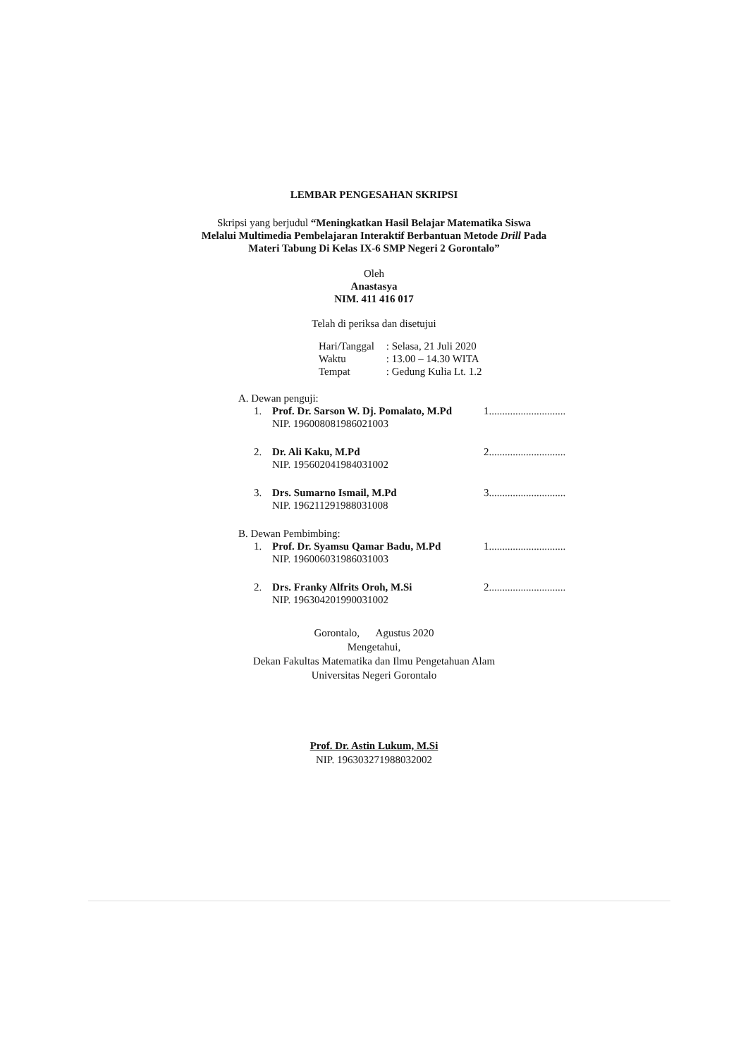LEMBAR PENGESAHAN SKRIPSI
Skripsi yang berjudul “Meningkatkan Hasil Belajar Matematika Siswa
Melalui Multimedia Pembelajaran Interaktif Berbantuan Metode Drill Pada
Materi Tabung Di Kelas IX-6 SMP Negeri 2 Gorontalo”
Oleh
Anastasya
NIM. 411 416 017
Telah di periksa dan disetujui
Hari/Tanggal : Selasa, 21 Juli 2020
Waktu : 13.00 – 14.30 WITA
Tempat : Gedung Kulia Lt. 1.2
A. Dewan penguji:
1. Prof. Dr. Sarson W. Dj. Pomalato, M.Pd
NIP. 196008081986021003
1.............................
2. Dr. Ali Kaku, M.Pd
NIP. 195602041984031002
2.............................
3. Drs. Sumarno Ismail, M.Pd
NIP. 196211291988031008
3.............................
B. Dewan Pembimbing:
1. Prof. Dr. Syamsu Qamar Badu, M.Pd
NIP. 196006031986031003
1.............................
2. Drs. Franky Alfrits Oroh, M.Si
NIP. 196304201990031002
2.............................
Gorontalo, Agustus 2020
Mengetahui,
Dekan Fakultas Matematika dan Ilmu Pengetahuan Alam
Universitas Negeri Gorontalo
Prof. Dr. Astin Lukum, M.Si
NIP. 196303271988032002